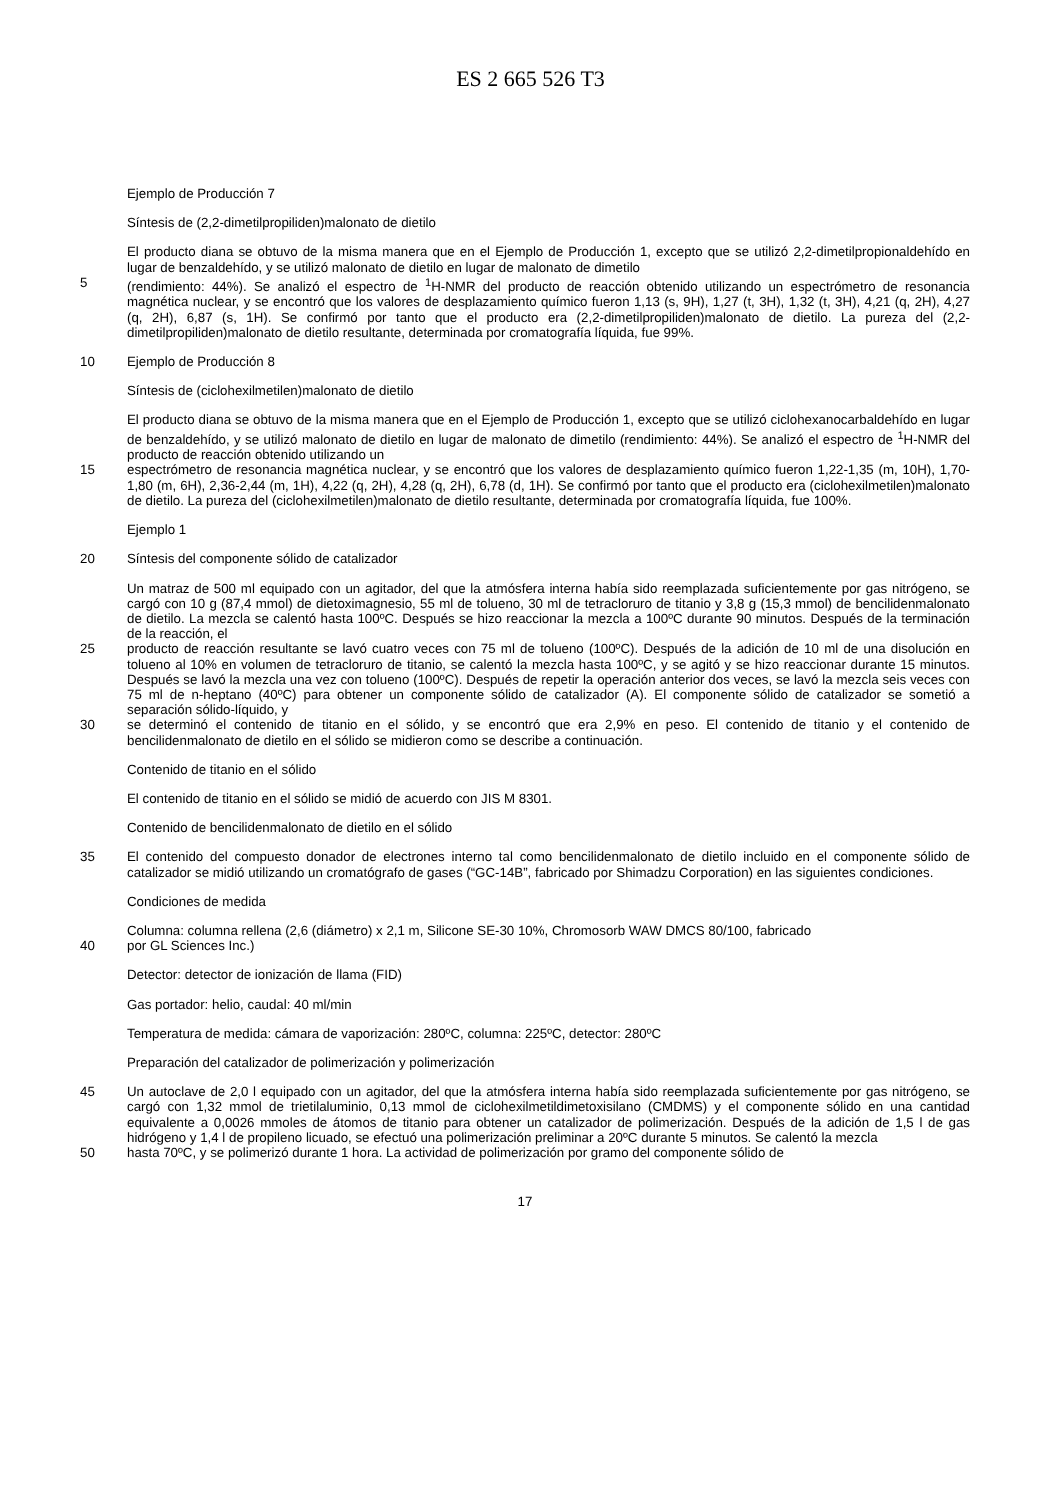ES 2 665 526 T3
Ejemplo de Producción 7
Síntesis de (2,2-dimetilpropiliden)malonato de dietilo
El producto diana se obtuvo de la misma manera que en el Ejemplo de Producción 1, excepto que se utilizó 2,2-dimetilpropionaldehído en lugar de benzaldehído, y se utilizó malonato de dietilo en lugar de malonato de dimetilo
5 (rendimiento: 44%). Se analizó el espectro de <sup>1</sup>H-NMR del producto de reacción obtenido utilizando un espectrómetro de resonancia magnética nuclear, y se encontró que los valores de desplazamiento químico fueron 1,13 (s, 9H), 1,27 (t, 3H), 1,32 (t, 3H), 4,21 (q, 2H), 4,27 (q, 2H), 6,87 (s, 1H). Se confirmó por tanto que el producto era (2,2-dimetilpropiliden)malonato de dietilo. La pureza del (2,2-dimetilpropiliden)malonato de dietilo resultante, determinada por cromatografía líquida, fue 99%.
10 Ejemplo de Producción 8
Síntesis de (ciclohexilmetilen)malonato de dietilo
El producto diana se obtuvo de la misma manera que en el Ejemplo de Producción 1, excepto que se utilizó ciclohexanocarbaldehído en lugar de benzaldehído, y se utilizó malonato de dietilo en lugar de malonato de dimetilo (rendimiento: 44%). Se analizó el espectro de <sup>1</sup>H-NMR del producto de reacción obtenido utilizando un
15 espectrómetro de resonancia magnética nuclear, y se encontró que los valores de desplazamiento químico fueron 1,22-1,35 (m, 10H), 1,70-1,80 (m, 6H), 2,36-2,44 (m, 1H), 4,22 (q, 2H), 4,28 (q, 2H), 6,78 (d, 1H). Se confirmó por tanto que el producto era (ciclohexilmetilen)malonato de dietilo. La pureza del (ciclohexilmetilen)malonato de dietilo resultante, determinada por cromatografía líquida, fue 100%.
Ejemplo 1
20 Síntesis del componente sólido de catalizador
Un matraz de 500 ml equipado con un agitador, del que la atmósfera interna había sido reemplazada suficientemente por gas nitrógeno, se cargó con 10 g (87,4 mmol) de dietoximagnesio, 55 ml de tolueno, 30 ml de tetracloruro de titanio y 3,8 g (15,3 mmol) de bencilidenmalonato de dietilo. La mezcla se calentó hasta 100ºC. Después se hizo reaccionar la mezcla a 100ºC durante 90 minutos. Después de la terminación de la reacción, el
25 producto de reacción resultante se lavó cuatro veces con 75 ml de tolueno (100ºC). Después de la adición de 10 ml de una disolución en tolueno al 10% en volumen de tetracloruro de titanio, se calentó la mezcla hasta 100ºC, y se agitó y se hizo reaccionar durante 15 minutos. Después se lavó la mezcla una vez con tolueno (100ºC). Después de repetir la operación anterior dos veces, se lavó la mezcla seis veces con 75 ml de n-heptano (40ºC) para obtener un componente sólido de catalizador (A). El componente sólido de catalizador se sometió a separación sólido-líquido, y
30 se determinó el contenido de titanio en el sólido, y se encontró que era 2,9% en peso. El contenido de titanio y el contenido de bencilidenmalonato de dietilo en el sólido se midieron como se describe a continuación.
Contenido de titanio en el sólido
El contenido de titanio en el sólido se midió de acuerdo con JIS M 8301.
Contenido de bencilidenmalonato de dietilo en el sólido
35 El contenido del compuesto donador de electrones interno tal como bencilidenmalonato de dietilo incluido en el componente sólido de catalizador se midió utilizando un cromatógrafo de gases (“GC-14B”, fabricado por Shimadzu Corporation) en las siguientes condiciones.
Condiciones de medida
Columna: columna rellena (2,6 (diámetro) x 2,1 m, Silicone SE-30 10%, Chromosorb WAW DMCS 80/100, fabricado
40 por GL Sciences Inc.)
Detector: detector de ionización de llama (FID)
Gas portador: helio, caudal: 40 ml/min
Temperatura de medida: cámara de vaporización: 280ºC, columna: 225ºC, detector: 280ºC
Preparación del catalizador de polimerización y polimerización
45 Un autoclave de 2,0 l equipado con un agitador, del que la atmósfera interna había sido reemplazada suficientemente por gas nitrógeno, se cargó con 1,32 mmol de trietilaluminio, 0,13 mmol de ciclohexilmetildimetoxisilano (CMDMS) y el componente sólido en una cantidad equivalente a 0,0026 mmoles de átomos de titanio para obtener un catalizador de polimerización. Después de la adición de 1,5 l de gas hidrógeno y 1,4 l de propileno licuado, se efectuó una polimerización preliminar a 20ºC durante 5 minutos. Se calentó la mezcla
50 hasta 70ºC, y se polimerizó durante 1 hora. La actividad de polimerización por gramo del componente sólido de
17